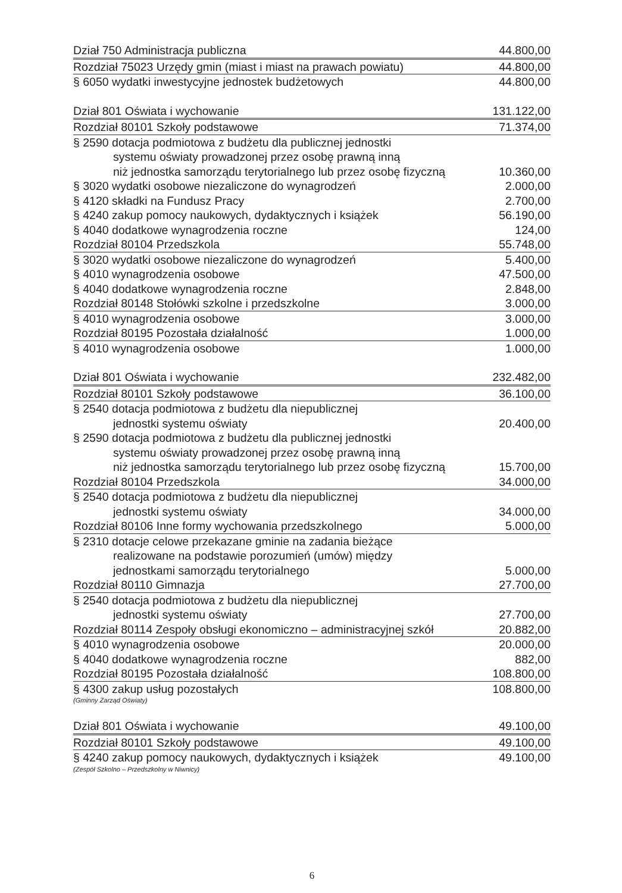| Dział 750 Administracja publiczna | 44.800,00 |
| Rozdział 75023 Urzędy gmin (miast i miast na prawach powiatu) | 44.800,00 |
| § 6050 wydatki inwestycyjne jednostek budżetowych | 44.800,00 |
| Dział 801 Oświata i wychowanie | 131.122,00 |
| Rozdział 80101 Szkoły podstawowe | 71.374,00 |
| § 2590 dotacja podmiotowa z budżetu dla publicznej jednostki systemu oświaty prowadzonej przez osobę prawną inną niż jednostka samorządu terytorialnego lub przez osobę fizyczną | 10.360,00 |
| § 3020 wydatki osobowe niezaliczone do wynagrodzeń | 2.000,00 |
| § 4120 składki na Fundusz Pracy | 2.700,00 |
| § 4240 zakup pomocy naukowych, dydaktycznych i książek | 56.190,00 |
| § 4040 dodatkowe wynagrodzenia roczne | 124,00 |
| Rozdział 80104 Przedszkola | 55.748,00 |
| § 3020 wydatki osobowe niezaliczone do wynagrodzeń | 5.400,00 |
| § 4010 wynagrodzenia osobowe | 47.500,00 |
| § 4040 dodatkowe wynagrodzenia roczne | 2.848,00 |
| Rozdział 80148 Stołówki szkolne i przedszkolne | 3.000,00 |
| § 4010 wynagrodzenia osobowe | 3.000,00 |
| Rozdział 80195 Pozostała działalność | 1.000,00 |
| § 4010 wynagrodzenia osobowe | 1.000,00 |
| Dział 801 Oświata i wychowanie | 232.482,00 |
| Rozdział 80101 Szkoły podstawowe | 36.100,00 |
| § 2540 dotacja podmiotowa z budżetu dla niepublicznej jednostki systemu oświaty | 20.400,00 |
| § 2590 dotacja podmiotowa z budżetu dla publicznej jednostki systemu oświaty prowadzonej przez osobę prawną inną niż jednostka samorządu terytorialnego lub przez osobę fizyczną | 15.700,00 |
| Rozdział 80104 Przedszkola | 34.000,00 |
| § 2540 dotacja podmiotowa z budżetu dla niepublicznej jednostki systemu oświaty | 34.000,00 |
| Rozdział 80106 Inne formy wychowania przedszkolnego | 5.000,00 |
| § 2310 dotacje celowe przekazane gminie na zadania bieżące realizowane na podstawie porozumień (umów) między jednostkami samorządu terytorialnego | 5.000,00 |
| Rozdział 80110 Gimnazja | 27.700,00 |
| § 2540 dotacja podmiotowa z budżetu dla niepublicznej jednostki systemu oświaty | 27.700,00 |
| Rozdział 80114 Zespoły obsługi ekonomiczno – administracyjnej szkół | 20.882,00 |
| § 4010 wynagrodzenia osobowe | 20.000,00 |
| § 4040 dodatkowe wynagrodzenia roczne | 882,00 |
| Rozdział 80195 Pozostała działalność | 108.800,00 |
| § 4300 zakup usług pozostałych | 108.800,00 |
| (Gminny Zarząd Oświaty) | |
| Dział 801 Oświata i wychowanie | 49.100,00 |
| Rozdział 80101 Szkoły podstawowe | 49.100,00 |
| § 4240 zakup pomocy naukowych, dydaktycznych i książek | 49.100,00 |
| (Zespół Szkolno – Przedszkolny w Niwnicy) | |
6